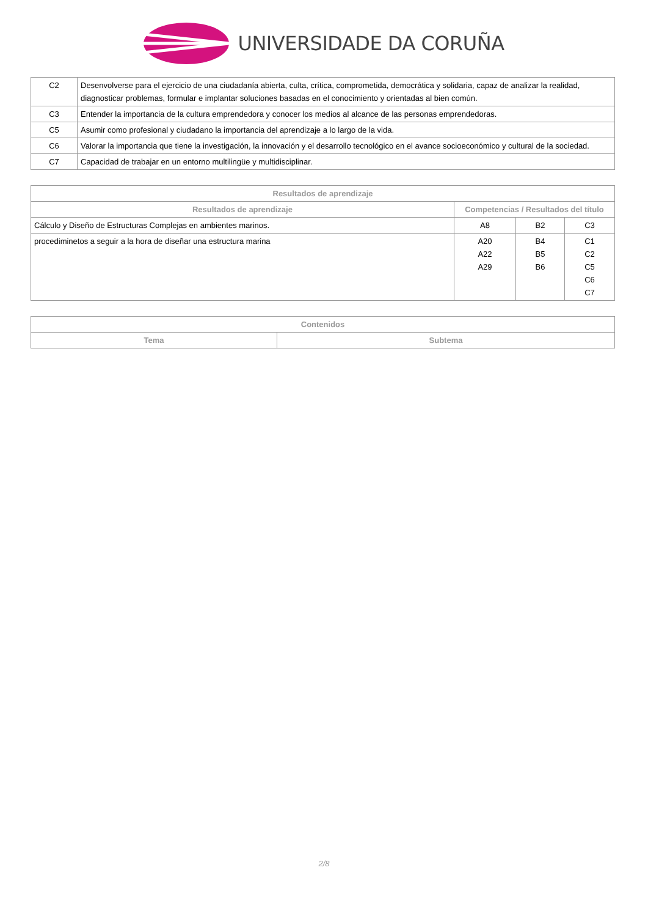UNIVERSIDADE DA CORUÑA
| C2 | Desenvolverse para el ejercicio de una ciudadanía abierta, culta, crítica, comprometida, democrática y solidaria, capaz de analizar la realidad, diagnosticar problemas, formular e implantar soluciones basadas en el conocimiento y orientadas al bien común. |
| C3 | Entender la importancia de la cultura emprendedora y conocer los medios al alcance de las personas emprendedoras. |
| C5 | Asumir como profesional y ciudadano la importancia del aprendizaje a lo largo de la vida. |
| C6 | Valorar la importancia que tiene la investigación, la innovación y el desarrollo tecnológico en el avance socioeconómico y cultural de la sociedad. |
| C7 | Capacidad de trabajar en un entorno multilingüe y multidisciplinar. |
| Resultados de aprendizaje | | | |
| --- | --- | --- | --- |
| Resultados de aprendizaje | Competencias / Resultados del título | | |
| Cálculo y Diseño de Estructuras Complejas en ambientes marinos. | A8 | B2 | C3 |
| procediminetos a seguir a la hora de diseñar una estructura marina | A20 A22 A29 | B4 B5 B6 | C1 C2 C5 C6 C7 |
| Contenidos | |
| --- | --- |
| Tema | Subtema |
2/8